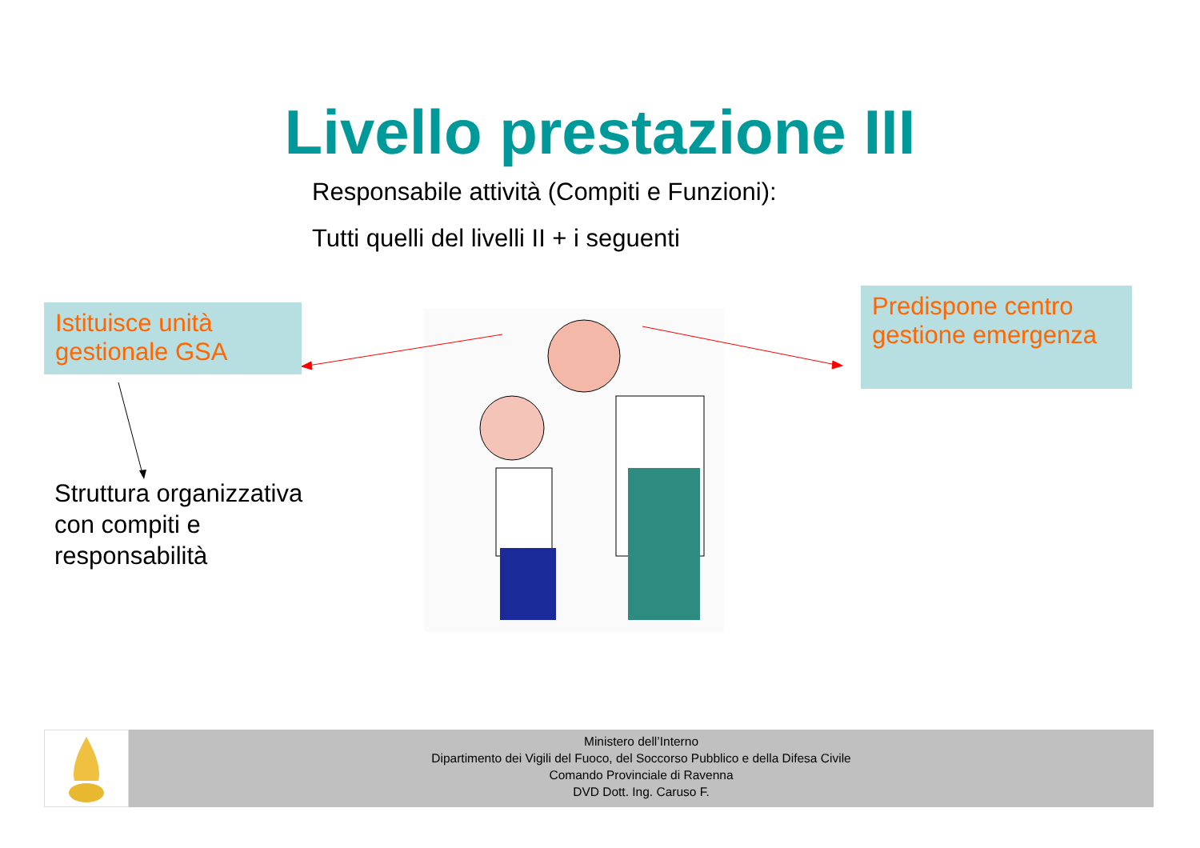Livello prestazione III
Responsabile attività (Compiti e Funzioni):
Tutti quelli del livelli II + i seguenti
Istituisce unità gestionale GSA
Predispone centro gestione emergenza
Struttura organizzativa
con compiti e
responsabilità
Ministero dell’Interno
Dipartimento dei Vigili del Fuoco, del Soccorso Pubblico e della Difesa Civile
Comando Provinciale di Ravenna
DVD Dott. Ing. Caruso F.